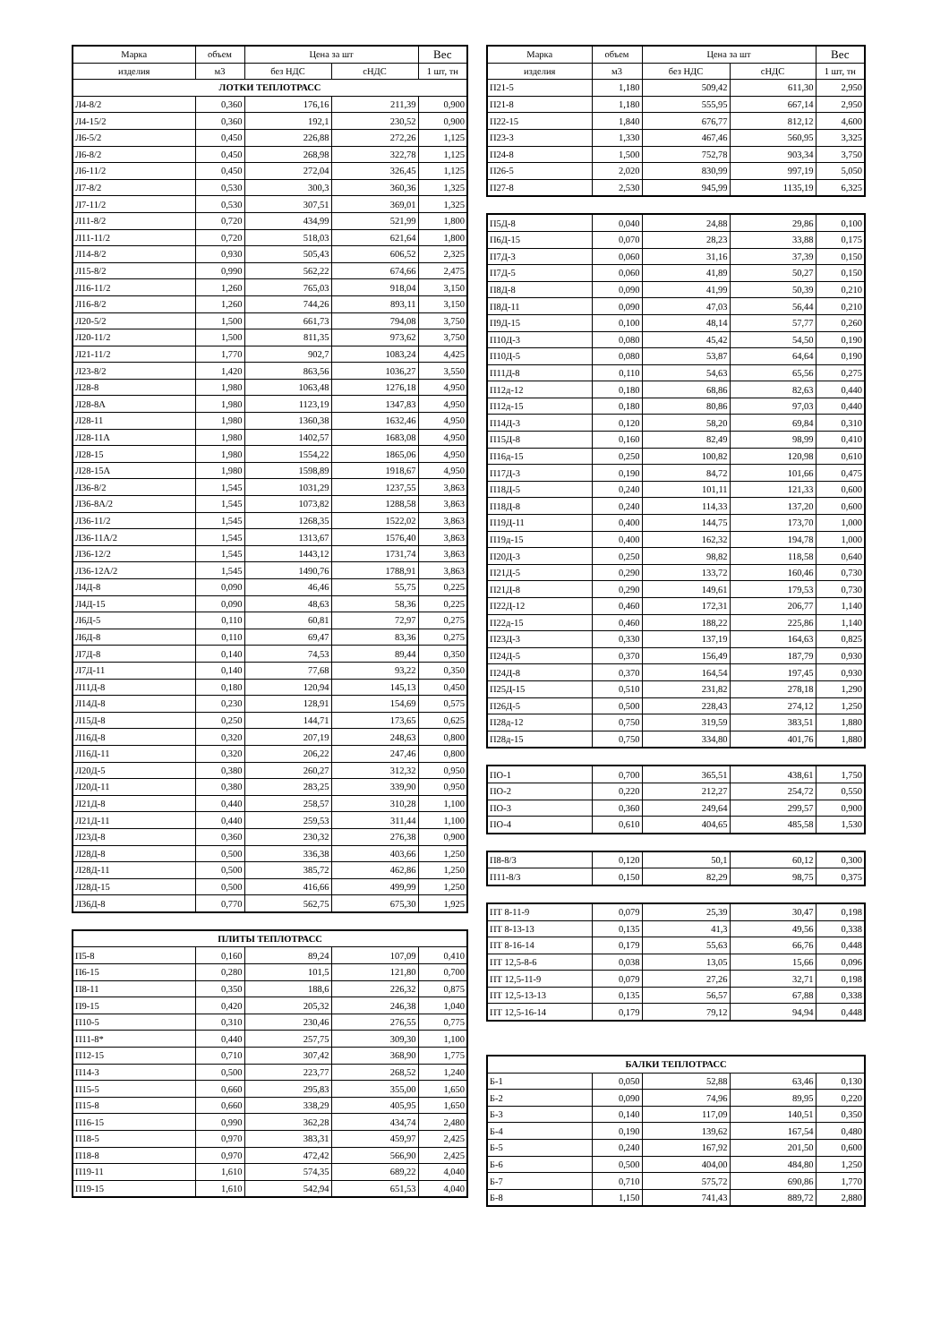| Марка | объем | Цена за шт | | Вес |
| --- | --- | --- | --- | --- |
| изделия | м3 | без НДС | сНДС | 1 шт, тн |
| ЛОТКИ ТЕПЛОТРАСС | | | | |
| Л4-8/2 | 0,360 | 176,16 | 211,39 | 0,900 |
| Л4-15/2 | 0,360 | 192,1 | 230,52 | 0,900 |
| Л6-5/2 | 0,450 | 226,88 | 272,26 | 1,125 |
| Л6-8/2 | 0,450 | 268,98 | 322,78 | 1,125 |
| Л6-11/2 | 0,450 | 272,04 | 326,45 | 1,125 |
| Л7-8/2 | 0,530 | 300,3 | 360,36 | 1,325 |
| Л7-11/2 | 0,530 | 307,51 | 369,01 | 1,325 |
| Л11-8/2 | 0,720 | 434,99 | 521,99 | 1,800 |
| Л11-11/2 | 0,720 | 518,03 | 621,64 | 1,800 |
| Л14-8/2 | 0,930 | 505,43 | 606,52 | 2,325 |
| Л15-8/2 | 0,990 | 562,22 | 674,66 | 2,475 |
| Л16-11/2 | 1,260 | 765,03 | 918,04 | 3,150 |
| Л16-8/2 | 1,260 | 744,26 | 893,11 | 3,150 |
| Л20-5/2 | 1,500 | 661,73 | 794,08 | 3,750 |
| Л20-11/2 | 1,500 | 811,35 | 973,62 | 3,750 |
| Л21-11/2 | 1,770 | 902,7 | 1083,24 | 4,425 |
| Л23-8/2 | 1,420 | 863,56 | 1036,27 | 3,550 |
| Л28-8 | 1,980 | 1063,48 | 1276,18 | 4,950 |
| Л28-8А | 1,980 | 1123,19 | 1347,83 | 4,950 |
| Л28-11 | 1,980 | 1360,38 | 1632,46 | 4,950 |
| Л28-11А | 1,980 | 1402,57 | 1683,08 | 4,950 |
| Л28-15 | 1,980 | 1554,22 | 1865,06 | 4,950 |
| Л28-15А | 1,980 | 1598,89 | 1918,67 | 4,950 |
| Л36-8/2 | 1,545 | 1031,29 | 1237,55 | 3,863 |
| Л36-8А/2 | 1,545 | 1073,82 | 1288,58 | 3,863 |
| Л36-11/2 | 1,545 | 1268,35 | 1522,02 | 3,863 |
| Л36-11А/2 | 1,545 | 1313,67 | 1576,40 | 3,863 |
| Л36-12/2 | 1,545 | 1443,12 | 1731,74 | 3,863 |
| Л36-12А/2 | 1,545 | 1490,76 | 1788,91 | 3,863 |
| Л4Д-8 | 0,090 | 46,46 | 55,75 | 0,225 |
| Л4Д-15 | 0,090 | 48,63 | 58,36 | 0,225 |
| Л6Д-5 | 0,110 | 60,81 | 72,97 | 0,275 |
| Л6Д-8 | 0,110 | 69,47 | 83,36 | 0,275 |
| Л7Д-8 | 0,140 | 74,53 | 89,44 | 0,350 |
| Л7Д-11 | 0,140 | 77,68 | 93,22 | 0,350 |
| Л11Д-8 | 0,180 | 120,94 | 145,13 | 0,450 |
| Л14Д-8 | 0,230 | 128,91 | 154,69 | 0,575 |
| Л15Д-8 | 0,250 | 144,71 | 173,65 | 0,625 |
| Л16Д-8 | 0,320 | 207,19 | 248,63 | 0,800 |
| Л16Д-11 | 0,320 | 206,22 | 247,46 | 0,800 |
| Л20Д-5 | 0,380 | 260,27 | 312,32 | 0,950 |
| Л20Д-11 | 0,380 | 283,25 | 339,90 | 0,950 |
| Л21Д-8 | 0,440 | 258,57 | 310,28 | 1,100 |
| Л21Д-11 | 0,440 | 259,53 | 311,44 | 1,100 |
| Л23Д-8 | 0,360 | 230,32 | 276,38 | 0,900 |
| Л28Д-8 | 0,500 | 336,38 | 403,66 | 1,250 |
| Л28Д-11 | 0,500 | 385,72 | 462,86 | 1,250 |
| Л28Д-15 | 0,500 | 416,66 | 499,99 | 1,250 |
| Л36Д-8 | 0,770 | 562,75 | 675,30 | 1,925 |
| ПЛИТЫ ТЕПЛОТРАСС | | | | |
| П5-8 | 0,160 | 89,24 | 107,09 | 0,410 |
| П6-15 | 0,280 | 101,5 | 121,80 | 0,700 |
| П8-11 | 0,350 | 188,6 | 226,32 | 0,875 |
| П9-15 | 0,420 | 205,32 | 246,38 | 1,040 |
| П10-5 | 0,310 | 230,46 | 276,55 | 0,775 |
| П11-8* | 0,440 | 257,75 | 309,30 | 1,100 |
| П12-15 | 0,710 | 307,42 | 368,90 | 1,775 |
| П14-3 | 0,500 | 223,77 | 268,52 | 1,240 |
| П15-5 | 0,660 | 295,83 | 355,00 | 1,650 |
| П15-8 | 0,660 | 338,29 | 405,95 | 1,650 |
| П16-15 | 0,990 | 362,28 | 434,74 | 2,480 |
| П18-5 | 0,970 | 383,31 | 459,97 | 2,425 |
| П18-8 | 0,970 | 472,42 | 566,90 | 2,425 |
| П19-11 | 1,610 | 574,35 | 689,22 | 4,040 |
| П19-15 | 1,610 | 542,94 | 651,53 | 4,040 |
| Марка | объем | Цена за шт | | Вес |
| --- | --- | --- | --- | --- |
| изделия | м3 | без НДС | сНДС | 1 шт, тн |
| П21-5 | 1,180 | 509,42 | 611,30 | 2,950 |
| П21-8 | 1,180 | 555,95 | 667,14 | 2,950 |
| П22-15 | 1,840 | 676,77 | 812,12 | 4,600 |
| П23-3 | 1,330 | 467,46 | 560,95 | 3,325 |
| П24-8 | 1,500 | 752,78 | 903,34 | 3,750 |
| П26-5 | 2,020 | 830,99 | 997,19 | 5,050 |
| П27-8 | 2,530 | 945,99 | 1135,19 | 6,325 |
| П5Д-8 | 0,040 | 24,88 | 29,86 | 0,100 |
| П6Д-15 | 0,070 | 28,23 | 33,88 | 0,175 |
| П7Д-3 | 0,060 | 31,16 | 37,39 | 0,150 |
| П7Д-5 | 0,060 | 41,89 | 50,27 | 0,150 |
| П8Д-8 | 0,090 | 41,99 | 50,39 | 0,210 |
| П8Д-11 | 0,090 | 47,03 | 56,44 | 0,210 |
| П9Д-15 | 0,100 | 48,14 | 57,77 | 0,260 |
| П10Д-3 | 0,080 | 45,42 | 54,50 | 0,190 |
| П10Д-5 | 0,080 | 53,87 | 64,64 | 0,190 |
| П11Д-8 | 0,110 | 54,63 | 65,56 | 0,275 |
| П12д-12 | 0,180 | 68,86 | 82,63 | 0,440 |
| П12д-15 | 0,180 | 80,86 | 97,03 | 0,440 |
| П14Д-3 | 0,120 | 58,20 | 69,84 | 0,310 |
| П15Д-8 | 0,160 | 82,49 | 98,99 | 0,410 |
| П16д-15 | 0,250 | 100,82 | 120,98 | 0,610 |
| П17Д-3 | 0,190 | 84,72 | 101,66 | 0,475 |
| П18Д-5 | 0,240 | 101,11 | 121,33 | 0,600 |
| П18Д-8 | 0,240 | 114,33 | 137,20 | 0,600 |
| П19Д-11 | 0,400 | 144,75 | 173,70 | 1,000 |
| П19д-15 | 0,400 | 162,32 | 194,78 | 1,000 |
| П20Д-3 | 0,250 | 98,82 | 118,58 | 0,640 |
| П21Д-5 | 0,290 | 133,72 | 160,46 | 0,730 |
| П21Д-8 | 0,290 | 149,61 | 179,53 | 0,730 |
| П22Д-12 | 0,460 | 172,31 | 206,77 | 1,140 |
| П22д-15 | 0,460 | 188,22 | 225,86 | 1,140 |
| П23Д-3 | 0,330 | 137,19 | 164,63 | 0,825 |
| П24Д-5 | 0,370 | 156,49 | 187,79 | 0,930 |
| П24Д-8 | 0,370 | 164,54 | 197,45 | 0,930 |
| П25Д-15 | 0,510 | 231,82 | 278,18 | 1,290 |
| П26Д-5 | 0,500 | 228,43 | 274,12 | 1,250 |
| П28д-12 | 0,750 | 319,59 | 383,51 | 1,880 |
| П28д-15 | 0,750 | 334,80 | 401,76 | 1,880 |
| ПО-1 | 0,700 | 365,51 | 438,61 | 1,750 |
| ПО-2 | 0,220 | 212,27 | 254,72 | 0,550 |
| ПО-3 | 0,360 | 249,64 | 299,57 | 0,900 |
| ПО-4 | 0,610 | 404,65 | 485,58 | 1,530 |
| П8-8/3 | 0,120 | 50,1 | 60,12 | 0,300 |
| П11-8/3 | 0,150 | 82,29 | 98,75 | 0,375 |
| ПТ 8-11-9 | 0,079 | 25,39 | 30,47 | 0,198 |
| ПТ 8-13-13 | 0,135 | 41,3 | 49,56 | 0,338 |
| ПТ 8-16-14 | 0,179 | 55,63 | 66,76 | 0,448 |
| ПТ 12,5-8-6 | 0,038 | 13,05 | 15,66 | 0,096 |
| ПТ 12,5-11-9 | 0,079 | 27,26 | 32,71 | 0,198 |
| ПТ 12,5-13-13 | 0,135 | 56,57 | 67,88 | 0,338 |
| ПТ 12,5-16-14 | 0,179 | 79,12 | 94,94 | 0,448 |
| БАЛКИ ТЕПЛОТРАСС | | | | |
| Б-1 | 0,050 | 52,88 | 63,46 | 0,130 |
| Б-2 | 0,090 | 74,96 | 89,95 | 0,220 |
| Б-3 | 0,140 | 117,09 | 140,51 | 0,350 |
| Б-4 | 0,190 | 139,62 | 167,54 | 0,480 |
| Б-5 | 0,240 | 167,92 | 201,50 | 0,600 |
| Б-6 | 0,500 | 404,00 | 484,80 | 1,250 |
| Б-7 | 0,710 | 575,72 | 690,86 | 1,770 |
| Б-8 | 1,150 | 741,43 | 889,72 | 2,880 |